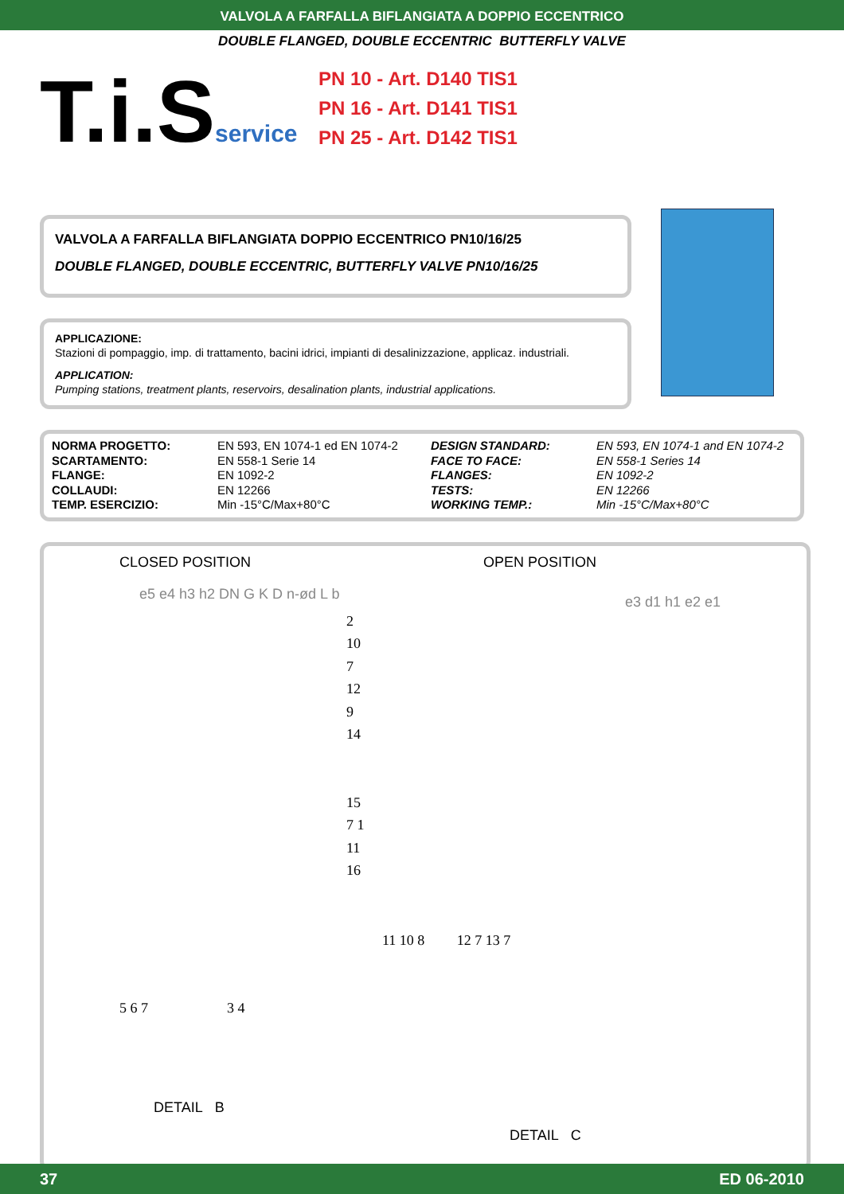VALVOLA A FARFALLA BIFLANGIATA A DOPPIO ECCENTRICO
DOUBLE FLANGED, DOUBLE ECCENTRIC BUTTERFLY VALVE
T.i.Sservice
PN 10 - Art. D140 TIS1
PN 16 - Art. D141 TIS1
PN 25 - Art. D142 TIS1
VALVOLA A FARFALLA BIFLANGIATA DOPPIO ECCENTRICO PN10/16/25
DOUBLE FLANGED, DOUBLE ECCENTRIC, BUTTERFLY VALVE PN10/16/25
APPLICAZIONE:
Stazioni di pompaggio, imp. di trattamento, bacini idrici, impianti di desalinizzazione, applicaz. industriali.
APPLICATION:
Pumping stations, treatment plants, reservoirs, desalination plants, industrial applications.
| NORMA PROGETTO: | EN 593, EN 1074-1 ed EN 1074-2 | DESIGN STANDARD: | EN 593, EN 1074-1 and EN 1074-2 |
| SCARTAMENTO: | EN 558-1 Serie 14 | FACE TO FACE: | EN 558-1 Series 14 |
| FLANGE: | EN 1092-2 | FLANGES: | EN 1092-2 |
| COLLAUDI: | EN 12266 | TESTS: | EN 12266 |
| TEMP. ESERCIZIO: | Min -15°C/Max+80°C | WORKING TEMP.: | Min -15°C/Max+80°C |
CLOSED POSITION OPEN POSITION
e5 e4 h3 h2 DN G K D n-ød L b
2 10 7 12 9 14
15 7 1 11 16
e3 d1 h1 e2 e1
11 10 8 12 7 13 7
5 6 7 3 4
DETAIL B
DETAIL C
37 ED 06-2010